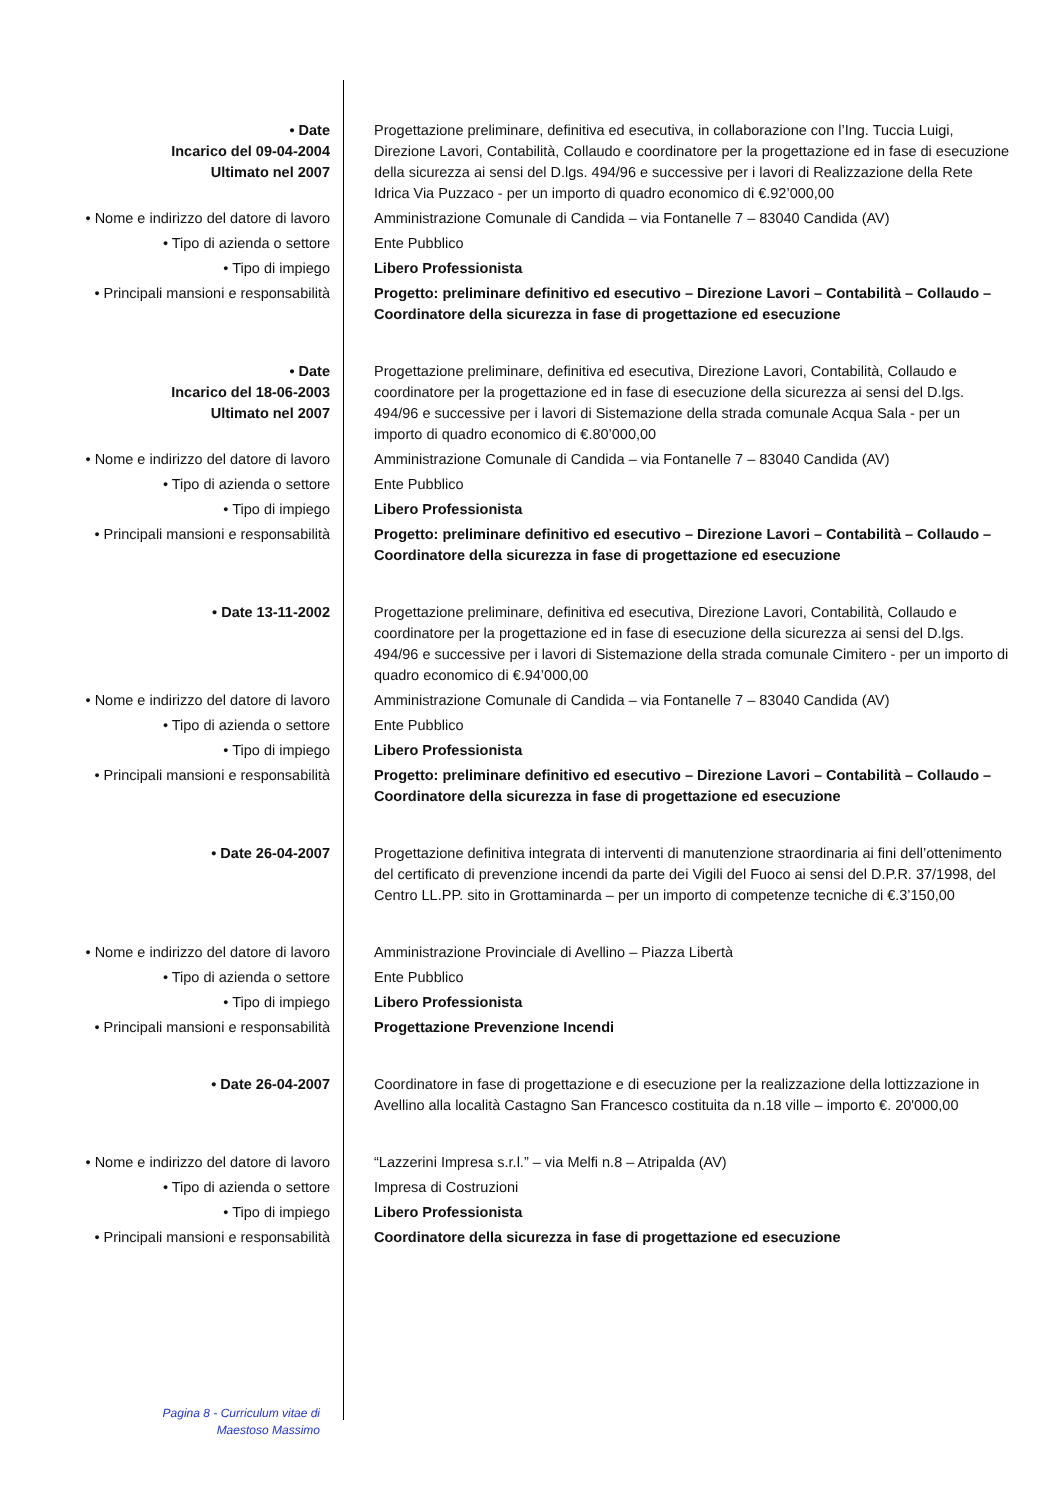| • Date Incarico del 09-04-2004 Ultimato nel 2007 | Progettazione preliminare, definitiva ed esecutiva, in collaborazione con l’Ing. Tuccia Luigi, Direzione Lavori, Contabilità, Collaudo e coordinatore per la progettazione ed in fase di esecuzione della sicurezza ai sensi del D.lgs. 494/96 e successive per i lavori di Realizzazione della Rete Idrica Via Puzzaco - per un importo di quadro economico di €.92’000,00 |
| • Nome e indirizzo del datore di lavoro | Amministrazione Comunale di Candida – via Fontanelle 7 – 83040 Candida (AV) |
| • Tipo di azienda o settore | Ente Pubblico |
| • Tipo di impiego | Libero Professionista |
| • Principali mansioni e responsabilità | Progetto: preliminare definitivo ed esecutivo – Direzione Lavori – Contabilità – Collaudo – Coordinatore della sicurezza in fase di progettazione ed esecuzione |
| • Date Incarico del 18-06-2003 Ultimato nel 2007 | Progettazione preliminare, definitiva ed esecutiva, Direzione Lavori, Contabilità, Collaudo e coordinatore per la progettazione ed in fase di esecuzione della sicurezza ai sensi del D.lgs. 494/96 e successive per i lavori di Sistemazione della strada comunale Acqua Sala - per un importo di quadro economico di €.80’000,00 |
| • Nome e indirizzo del datore di lavoro | Amministrazione Comunale di Candida – via Fontanelle 7 – 83040 Candida (AV) |
| • Tipo di azienda o settore | Ente Pubblico |
| • Tipo di impiego | Libero Professionista |
| • Principali mansioni e responsabilità | Progetto: preliminare definitivo ed esecutivo – Direzione Lavori – Contabilità – Collaudo – Coordinatore della sicurezza in fase di progettazione ed esecuzione |
| • Date 13-11-2002 | Progettazione preliminare, definitiva ed esecutiva, Direzione Lavori, Contabilità, Collaudo e coordinatore per la progettazione ed in fase di esecuzione della sicurezza ai sensi del D.lgs. 494/96 e successive per i lavori di Sistemazione della strada comunale Cimitero - per un importo di quadro economico di €.94’000,00 |
| • Nome e indirizzo del datore di lavoro | Amministrazione Comunale di Candida – via Fontanelle 7 – 83040 Candida (AV) |
| • Tipo di azienda o settore | Ente Pubblico |
| • Tipo di impiego | Libero Professionista |
| • Principali mansioni e responsabilità | Progetto: preliminare definitivo ed esecutivo – Direzione Lavori – Contabilità – Collaudo – Coordinatore della sicurezza in fase di progettazione ed esecuzione |
| • Date 26-04-2007 | Progettazione definitiva integrata di interventi di manutenzione straordinaria ai fini dell’ottenimento del certificato di prevenzione incendi da parte dei Vigili del Fuoco ai sensi del D.P.R. 37/1998, del Centro LL.PP. sito in Grottaminarda – per un importo di competenze tecniche di €.3’150,00 |
| • Nome e indirizzo del datore di lavoro | Amministrazione Provinciale di Avellino – Piazza Libertà |
| • Tipo di azienda o settore | Ente Pubblico |
| • Tipo di impiego | Libero Professionista |
| • Principali mansioni e responsabilità | Progettazione Prevenzione Incendi |
| • Date 26-04-2007 | Coordinatore in fase di progettazione e di esecuzione per la realizzazione della lottizzazione in Avellino alla località Castagno San Francesco costituita da n.18 ville – importo €. 20'000,00 |
| • Nome e indirizzo del datore di lavoro | “Lazzerini Impresa s.r.l.” – via Melfi n.8 – Atripalda (AV) |
| • Tipo di azienda o settore | Impresa di Costruzioni |
| • Tipo di impiego | Libero Professionista |
| • Principali mansioni e responsabilità | Coordinatore della sicurezza in fase di progettazione ed esecuzione |
Pagina 8 - Curriculum vitae di Maestoso Massimo